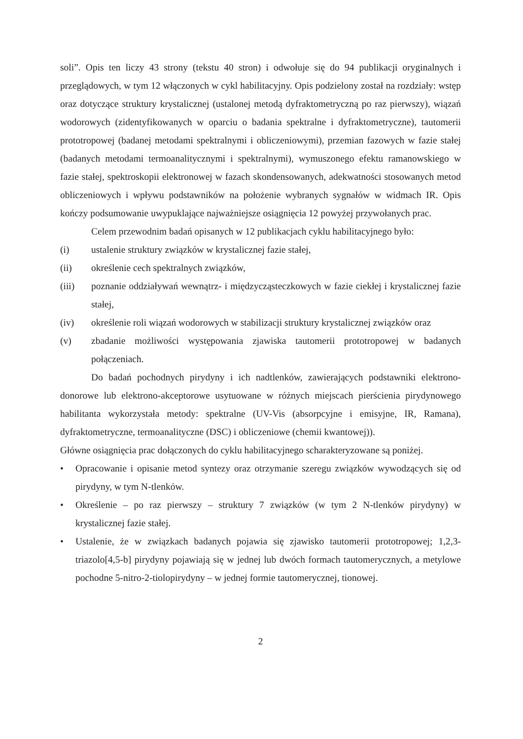soli”. Opis ten liczy 43 strony (tekstu 40 stron) i odwołuje się do 94 publikacji oryginalnych i przeglądowych, w tym 12 włączonych w cykl habilitacyjny. Opis podzielony został na rozdziały: wstęp oraz dotyczące struktury krystalicznej (ustalonej metodą dyfraktometryczną po raz pierwszy), wiązań wodorowych (zidentyfikowanych w oparciu o badania spektralne i dyfraktometryczne), tautomerii prototropowej (badanej metodami spektralnymi i obliczeniowymi), przemian fazowych w fazie stałej (badanych metodami termoanalitycznymi i spektralnymi), wymuszonego efektu ramanowskiego w fazie stałej, spektroskopii elektronowej w fazach skondensowanych, adekwatności stosowanych metod obliczeniowych i wpływu podstawników na położenie wybranych sygnałów w widmach IR. Opis kończy podsumowanie uwypuklające najważniejsze osiągnięcia 12 powyżej przywołanych prac.
Celem przewodnim badań opisanych w 12 publikacjach cyklu habilitacyjnego było:
(i) ustalenie struktury związków w krystalicznej fazie stałej,
(ii) określenie cech spektralnych związków,
(iii) poznanie oddziaływań wewnątrz- i międzycząsteczkowych w fazie ciekłej i krystalicznej fazie stałej,
(iv) określenie roli wiązań wodorowych w stabilizacji struktury krystalicznej związków oraz
(v) zbadanie możliwości występowania zjawiska tautomerii prototropowej w badanych połączeniach.
Do badań pochodnych pirydyny i ich nadtlenków, zawierających podstawniki elektrono-donorowe lub elektrono-akceptorowe usytuowane w różnych miejscach pierścienia pirydynowego habilitanta wykorzystała metody: spektralne (UV-Vis (absorpcyjne i emisyjne, IR, Ramana), dyfraktometryczne, termoanalityczne (DSC) i obliczeniowe (chemii kwantowej)).
Główne osiągnięcia prac dołączonych do cyklu habilitacyjnego scharakteryzowane są poniżej.
• Opracowanie i opisanie metod syntezy oraz otrzymanie szeregu związków wywodzących się od pirydyny, w tym N-tlenków.
• Określenie – po raz pierwszy – struktury 7 związków (w tym 2 N-tlenków pirydyny) w krystalicznej fazie stałej.
• Ustalenie, że w związkach badanych pojawia się zjawisko tautomerii prototropowej; 1,2,3-triazolo[4,5-b] pirydyny pojawiają się w jednej lub dwóch formach tautomerycznych, a metylowe pochodne 5-nitro-2-tiolopirydyny – w jednej formie tautomerycznej, tionowej.
2